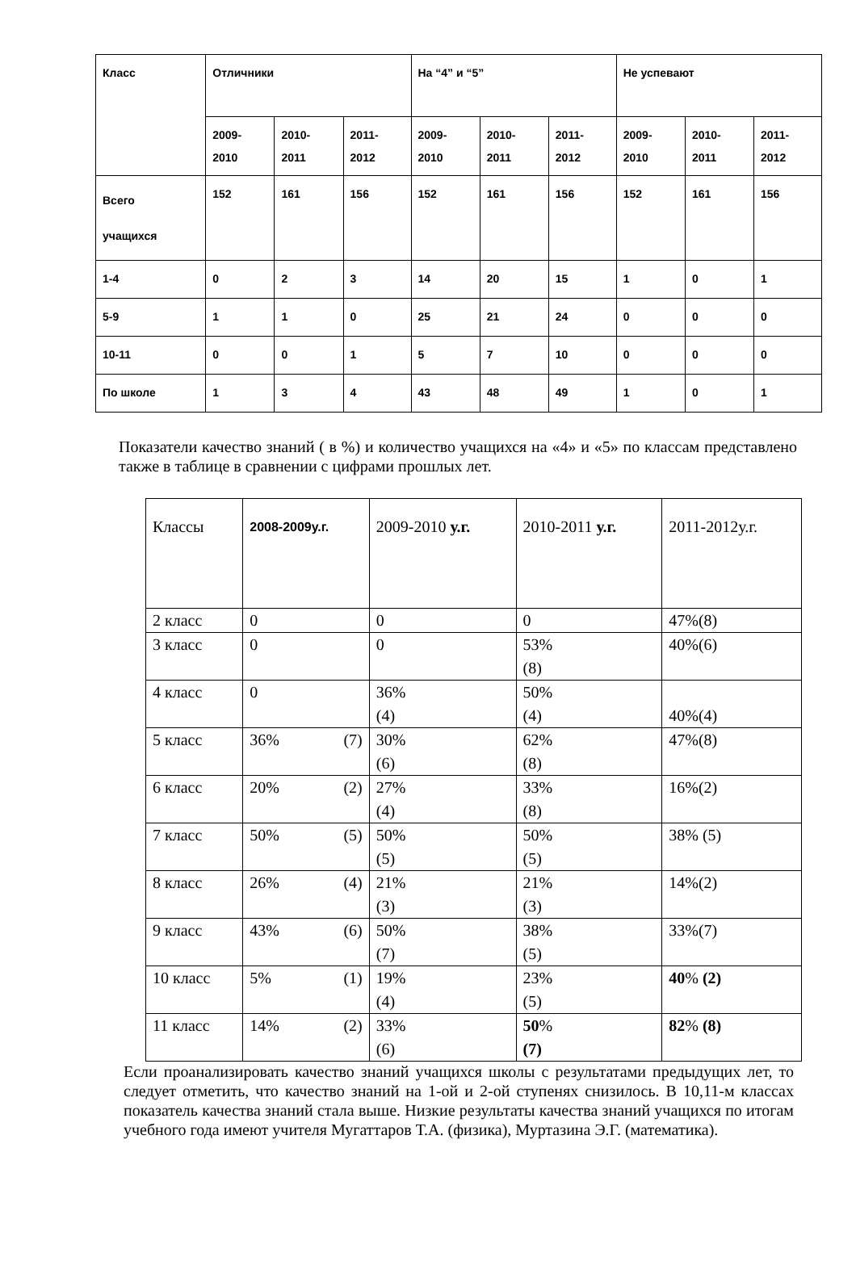| Класс | Отличники | | | На “4” и “5” | | | Не успевают | | |
| | 2009- 2010 | 2010- 2011 | 2011- 2012 | 2009- 2010 | 2010- 2011 | 2011- 2012 | 2009- 2010 | 2010- 2011 | 2011- 2012 |
| Всего учащихся | 152 | 161 | 156 | 152 | 161 | 156 | 152 | 161 | 156 |
| 1-4 | 0 | 2 | 3 | 14 | 20 | 15 | 1 | 0 | 1 |
| 5-9 | 1 | 1 | 0 | 25 | 21 | 24 | 0 | 0 | 0 |
| 10-11 | 0 | 0 | 1 | 5 | 7 | 10 | 0 | 0 | 0 |
| По школе | 1 | 3 | 4 | 43 | 48 | 49 | 1 | 0 | 1 |
Показатели качество знаний ( в %) и количество учащихся на «4» и «5» по классам представлено также в таблице в сравнении с цифрами прошлых лет.
| Классы | 2008-2009у.г. | 2009-2010 у.г. | 2010-2011 у.г. | 2011-2012у.г. |
| 2 класс | 0 | 0 | 0 | 47%(8) |
| 3 класс | 0 | 0 | 53% (8) | 40%(6) |
| 4 класс | 0 | 36% (4) | 50% (4) | 40%(4) |
| 5 класс | 36% (7) | 30% (6) | 62% (8) | 47%(8) |
| 6 класс | 20% (2) | 27% (4) | 33% (8) | 16%(2) |
| 7 класс | 50% (5) | 50% (5) | 50% (5) | 38% (5) |
| 8 класс | 26% (4) | 21% (3) | 21% (3) | 14%(2) |
| 9 класс | 43% (6) | 50% (7) | 38% (5) | 33%(7) |
| 10 класс | 5% (1) | 19% (4) | 23% (5) | 40 % (2) |
| 11 класс | 14% (2) | 33% (6) | 50 % (7) | 82 % (8) |
Если проанализировать качество знаний учащихся школы с результатами предыдущих лет, то следует отметить, что качество знаний на 1-ой и 2-ой ступенях снизилось. В 10,11-м классах показатель качества знаний стала выше. Низкие результаты качества знаний учащихся по итогам учебного года имеют учителя Мугаттаров Т.А. (физика), Муртазина Э.Г. (математика).